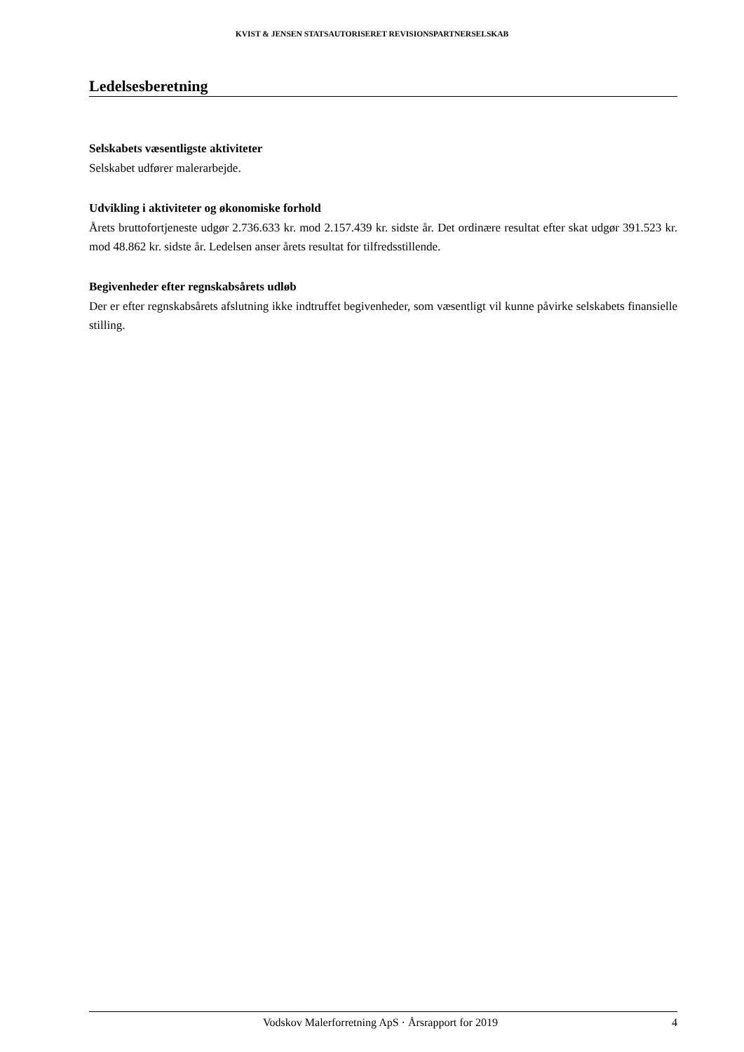KVIST & JENSEN STATSAUTORISERET REVISIONSPARTNERSELSKAB
Ledelsesberetning
Selskabets væsentligste aktiviteter
Selskabet udfører malerarbejde.
Udvikling i aktiviteter og økonomiske forhold
Årets bruttofortjeneste udgør 2.736.633 kr. mod 2.157.439 kr. sidste år. Det ordinære resultat efter skat udgør 391.523 kr. mod 48.862 kr. sidste år. Ledelsen anser årets resultat for tilfredsstillende.
Begivenheder efter regnskabsårets udløb
Der er efter regnskabsårets afslutning ikke indtruffet begivenheder, som væsentligt vil kunne påvirke selskabets finansielle stilling.
Vodskov Malerforretning ApS · Årsrapport for 2019 4